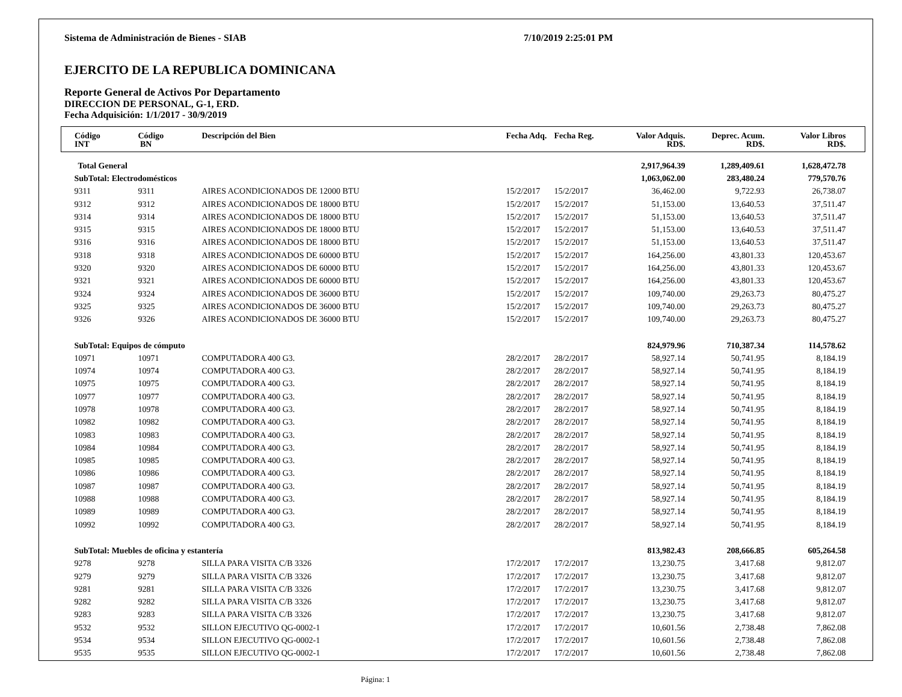Sistema de Administración de Bienes - SIAB 7/10/2019 2:25:01 PM
EJERCITO DE LA REPUBLICA DOMINICANA
Reporte General de Activos Por Departamento
DIRECCION DE PERSONAL, G-1, ERD.
Fecha Adquisición: 1/1/2017 - 30/9/2019
| Código INT | Código BN | Descripción del Bien | Fecha Adq. | Fecha Reg. | Valor Adquis. RD$. | Deprec. Acum. RD$. | Valor Libros RD$. | |
| --- | --- | --- | --- | --- | --- | --- | --- | --- |
| Total General | | | | | 2,917,964.39 | 1,289,409.61 | 1,628,472.78 | |
| SubTotal: Electrodomésticos | | | | | 1,063,062.00 | 283,480.24 | 779,570.76 | |
| 9311 | 9311 | AIRES ACONDICIONADOS DE 12000 BTU | 15/2/2017 | 15/2/2017 | 36,462.00 | 9,722.93 | 26,738.07 | |
| 9312 | 9312 | AIRES ACONDICIONADOS DE 18000 BTU | 15/2/2017 | 15/2/2017 | 51,153.00 | 13,640.53 | 37,511.47 | |
| 9314 | 9314 | AIRES ACONDICIONADOS DE 18000 BTU | 15/2/2017 | 15/2/2017 | 51,153.00 | 13,640.53 | 37,511.47 | |
| 9315 | 9315 | AIRES ACONDICIONADOS DE 18000 BTU | 15/2/2017 | 15/2/2017 | 51,153.00 | 13,640.53 | 37,511.47 | |
| 9316 | 9316 | AIRES ACONDICIONADOS DE 18000 BTU | 15/2/2017 | 15/2/2017 | 51,153.00 | 13,640.53 | 37,511.47 | |
| 9318 | 9318 | AIRES ACONDICIONADOS DE 60000 BTU | 15/2/2017 | 15/2/2017 | 164,256.00 | 43,801.33 | 120,453.67 | |
| 9320 | 9320 | AIRES ACONDICIONADOS DE 60000 BTU | 15/2/2017 | 15/2/2017 | 164,256.00 | 43,801.33 | 120,453.67 | |
| 9321 | 9321 | AIRES ACONDICIONADOS DE 60000 BTU | 15/2/2017 | 15/2/2017 | 164,256.00 | 43,801.33 | 120,453.67 | |
| 9324 | 9324 | AIRES ACONDICIONADOS DE 36000 BTU | 15/2/2017 | 15/2/2017 | 109,740.00 | 29,263.73 | 80,475.27 | |
| 9325 | 9325 | AIRES ACONDICIONADOS DE 36000 BTU | 15/2/2017 | 15/2/2017 | 109,740.00 | 29,263.73 | 80,475.27 | |
| 9326 | 9326 | AIRES ACONDICIONADOS DE 36000 BTU | 15/2/2017 | 15/2/2017 | 109,740.00 | 29,263.73 | 80,475.27 | |
| SubTotal: Equipos de cómputo | | | | | 824,979.96 | 710,387.34 | 114,578.62 | |
| 10971 | 10971 | COMPUTADORA 400 G3. | 28/2/2017 | 28/2/2017 | 58,927.14 | 50,741.95 | 8,184.19 | |
| 10974 | 10974 | COMPUTADORA 400 G3. | 28/2/2017 | 28/2/2017 | 58,927.14 | 50,741.95 | 8,184.19 | |
| 10975 | 10975 | COMPUTADORA 400 G3. | 28/2/2017 | 28/2/2017 | 58,927.14 | 50,741.95 | 8,184.19 | |
| 10977 | 10977 | COMPUTADORA 400 G3. | 28/2/2017 | 28/2/2017 | 58,927.14 | 50,741.95 | 8,184.19 | |
| 10978 | 10978 | COMPUTADORA 400 G3. | 28/2/2017 | 28/2/2017 | 58,927.14 | 50,741.95 | 8,184.19 | |
| 10982 | 10982 | COMPUTADORA 400 G3. | 28/2/2017 | 28/2/2017 | 58,927.14 | 50,741.95 | 8,184.19 | |
| 10983 | 10983 | COMPUTADORA 400 G3. | 28/2/2017 | 28/2/2017 | 58,927.14 | 50,741.95 | 8,184.19 | |
| 10984 | 10984 | COMPUTADORA 400 G3. | 28/2/2017 | 28/2/2017 | 58,927.14 | 50,741.95 | 8,184.19 | |
| 10985 | 10985 | COMPUTADORA 400 G3. | 28/2/2017 | 28/2/2017 | 58,927.14 | 50,741.95 | 8,184.19 | |
| 10986 | 10986 | COMPUTADORA 400 G3. | 28/2/2017 | 28/2/2017 | 58,927.14 | 50,741.95 | 8,184.19 | |
| 10987 | 10987 | COMPUTADORA 400 G3. | 28/2/2017 | 28/2/2017 | 58,927.14 | 50,741.95 | 8,184.19 | |
| 10988 | 10988 | COMPUTADORA 400 G3. | 28/2/2017 | 28/2/2017 | 58,927.14 | 50,741.95 | 8,184.19 | |
| 10989 | 10989 | COMPUTADORA 400 G3. | 28/2/2017 | 28/2/2017 | 58,927.14 | 50,741.95 | 8,184.19 | |
| 10992 | 10992 | COMPUTADORA 400 G3. | 28/2/2017 | 28/2/2017 | 58,927.14 | 50,741.95 | 8,184.19 | |
| SubTotal: Muebles de oficina y estantería | | | | | 813,982.43 | 208,666.85 | 605,264.58 | |
| 9278 | 9278 | SILLA PARA VISITA C/B 3326 | 17/2/2017 | 17/2/2017 | 13,230.75 | 3,417.68 | 9,812.07 | |
| 9279 | 9279 | SILLA PARA VISITA C/B 3326 | 17/2/2017 | 17/2/2017 | 13,230.75 | 3,417.68 | 9,812.07 | |
| 9281 | 9281 | SILLA PARA VISITA C/B 3326 | 17/2/2017 | 17/2/2017 | 13,230.75 | 3,417.68 | 9,812.07 | |
| 9282 | 9282 | SILLA PARA VISITA C/B 3326 | 17/2/2017 | 17/2/2017 | 13,230.75 | 3,417.68 | 9,812.07 | |
| 9283 | 9283 | SILLA PARA VISITA C/B 3326 | 17/2/2017 | 17/2/2017 | 13,230.75 | 3,417.68 | 9,812.07 | |
| 9532 | 9532 | SILLON EJECUTIVO QG-0002-1 | 17/2/2017 | 17/2/2017 | 10,601.56 | 2,738.48 | 7,862.08 | |
| 9534 | 9534 | SILLON EJECUTIVO QG-0002-1 | 17/2/2017 | 17/2/2017 | 10,601.56 | 2,738.48 | 7,862.08 | |
| 9535 | 9535 | SILLON EJECUTIVO QG-0002-1 | 17/2/2017 | 17/2/2017 | 10,601.56 | 2,738.48 | 7,862.08 | |
Página: 1